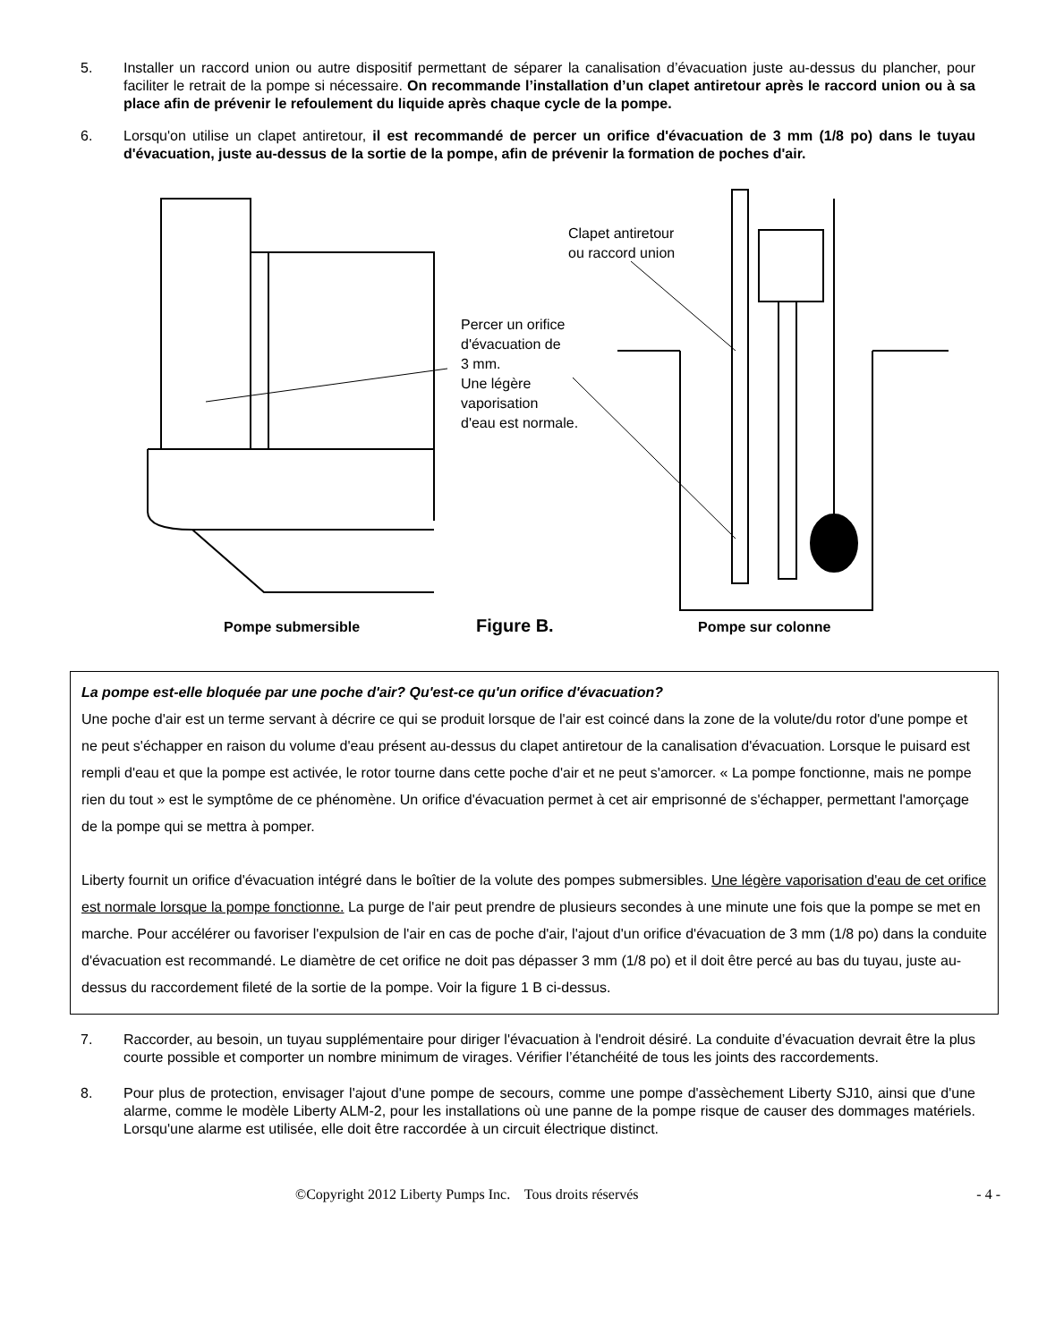5. Installer un raccord union ou autre dispositif permettant de séparer la canalisation d’évacuation juste au-dessus du plancher, pour faciliter le retrait de la pompe si nécessaire. On recommande l’installation d’un clapet antiretour après le raccord union ou à sa place afin de prévenir le refoulement du liquide après chaque cycle de la pompe.
6. Lorsqu'on utilise un clapet antiretour, il est recommandé de percer un orifice d'évacuation de 3 mm (1/8 po) dans le tuyau d'évacuation, juste au-dessus de la sortie de la pompe, afin de prévenir la formation de poches d'air.
Clapet antiretour
ou raccord union
Percer un orifice
d'évacuation de
3 mm.
Une légère
vaporisation
d'eau est normale.
Pompe submersible Figure B. Pompe sur colonne
La pompe est-elle bloquée par une poche d'air? Qu'est-ce qu'un orifice d'évacuation?
Une poche d'air est un terme servant à décrire ce qui se produit lorsque de l'air est coincé dans la zone de la volute/du rotor d'une pompe et ne peut s'échapper en raison du volume d'eau présent au-dessus du clapet antiretour de la canalisation d'évacuation. Lorsque le puisard est rempli d'eau et que la pompe est activée, le rotor tourne dans cette poche d'air et ne peut s'amorcer. « La pompe fonctionne, mais ne pompe rien du tout » est le symptôme de ce phénomène. Un orifice d'évacuation permet à cet air emprisonné de s'échapper, permettant l'amorçage de la pompe qui se mettra à pomper.
Liberty fournit un orifice d'évacuation intégré dans le boîtier de la volute des pompes submersibles. Une légère vaporisation d'eau de cet orifice est normale lorsque la pompe fonctionne. La purge de l'air peut prendre de plusieurs secondes à une minute une fois que la pompe se met en marche. Pour accélérer ou favoriser l'expulsion de l'air en cas de poche d'air, l'ajout d'un orifice d'évacuation de 3 mm (1/8 po) dans la conduite d'évacuation est recommandé. Le diamètre de cet orifice ne doit pas dépasser 3 mm (1/8 po) et il doit être percé au bas du tuyau, juste au-dessus du raccordement fileté de la sortie de la pompe. Voir la figure 1 B ci-dessus.
7. Raccorder, au besoin, un tuyau supplémentaire pour diriger l'évacuation à l'endroit désiré. La conduite d’évacuation devrait être la plus courte possible et comporter un nombre minimum de virages. Vérifier l’étanchéité de tous les joints des raccordements.
8. Pour plus de protection, envisager l'ajout d'une pompe de secours, comme une pompe d'assèchement Liberty SJ10, ainsi que d'une alarme, comme le modèle Liberty ALM-2, pour les installations où une panne de la pompe risque de causer des dommages matériels. Lorsqu'une alarme est utilisée, elle doit être raccordée à un circuit électrique distinct.
©Copyright 2012 Liberty Pumps Inc. Tous droits réservés - 4 -